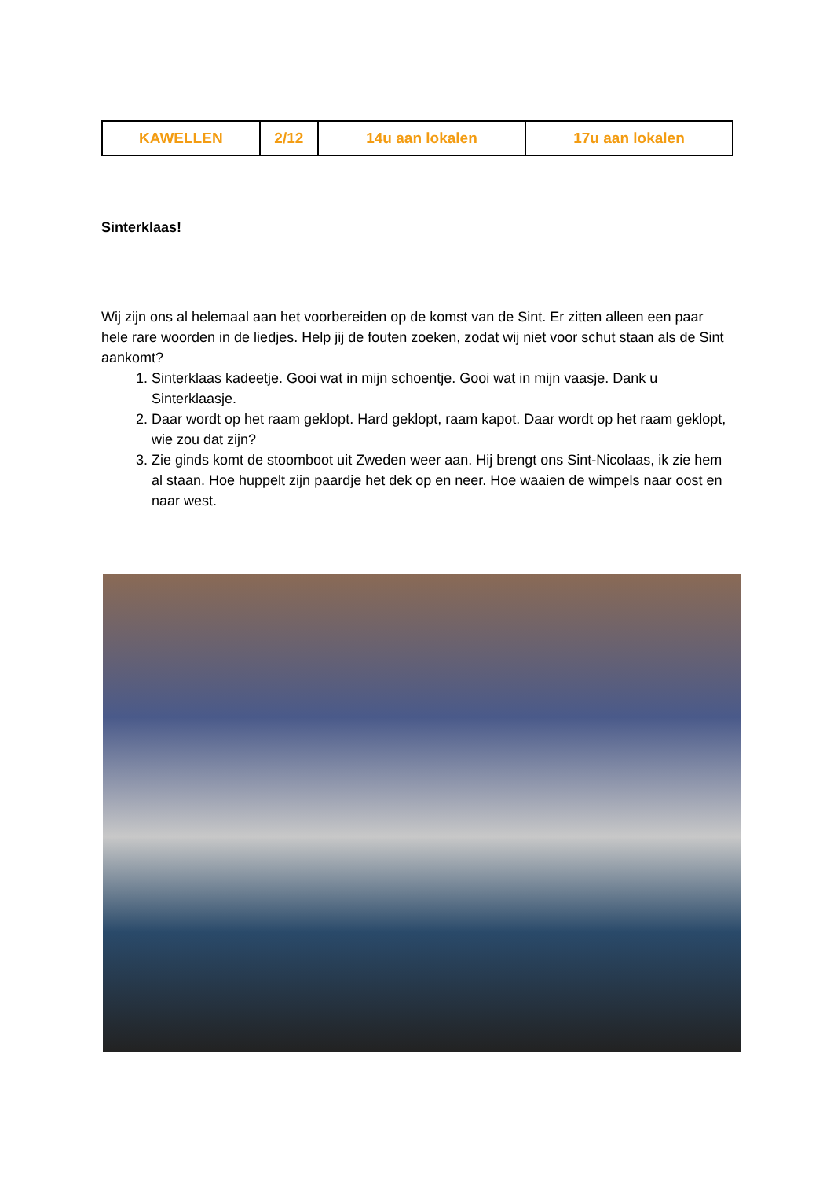| KAWELLEN | 2/12 | 14u aan lokalen | 17u aan lokalen |
Sinterklaas!
Wij zijn ons al helemaal aan het voorbereiden op de komst van de Sint. Er zitten alleen een paar hele rare woorden in de liedjes. Help jij de fouten zoeken, zodat wij niet voor schut staan als de Sint aankomt?
1. Sinterklaas kadeetje. Gooi wat in mijn schoentje. Gooi wat in mijn vaasje. Dank u Sinterklaasje.
2. Daar wordt op het raam geklopt. Hard geklopt, raam kapot. Daar wordt op het raam geklopt, wie zou dat zijn?
3. Zie ginds komt de stoomboot uit Zweden weer aan. Hij brengt ons Sint-Nicolaas, ik zie hem al staan. Hoe huppelt zijn paardje het dek op en neer. Hoe waaien de wimpels naar oost en naar west.